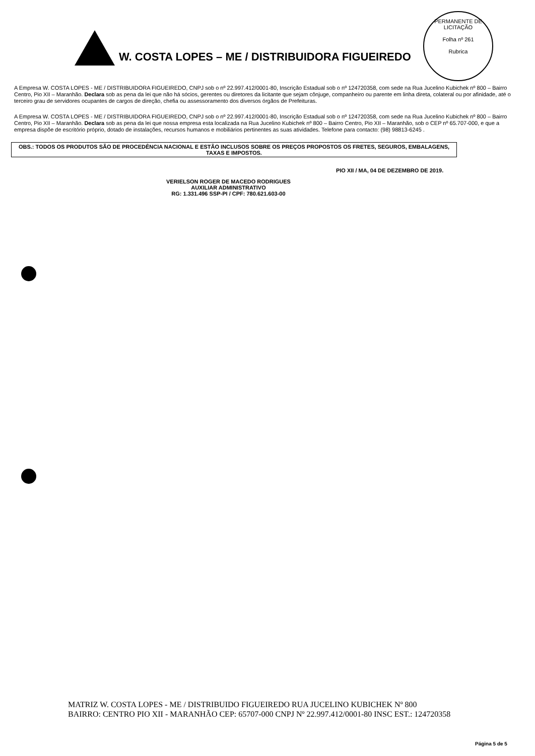PERMANENTE DE LICITAÇÃO
Folha nº 261
Rubrica
W. COSTA LOPES – ME / DISTRIBUIDORA FIGUEIREDO
A Empresa W. COSTA LOPES - ME / DISTRIBUIDORA FIGUEIREDO, CNPJ sob o nº 22.997.412/0001-80, Inscrição Estadual sob o nº 124720358, com sede na Rua Jucelino Kubichek nº 800 – Bairro Centro, Pio XII – Maranhão. Declara sob as pena da lei que não há sócios, gerentes ou diretores da licitante que sejam cônjuge, companheiro ou parente em linha direta, colateral ou por afinidade, até o terceiro grau de servidores ocupantes de cargos de direção, chefia ou assessoramento dos diversos órgãos de Prefeituras.
A Empresa W. COSTA LOPES - ME / DISTRIBUIDORA FIGUEIREDO, CNPJ sob o nº 22.997.412/0001-80, Inscrição Estadual sob o nº 124720358, com sede na Rua Jucelino Kubichek nº 800 – Bairro Centro, Pio XII – Maranhão. Declara sob as pena da lei que nossa empresa esta localizada na Rua Jucelino Kubichek nº 800 – Bairro Centro, Pio XII – Maranhão, sob o CEP nº 65.707-000, e que a empresa dispõe de escritório próprio, dotado de instalações, recursos humanos e mobiliários pertinentes as suas atividades. Telefone para contacto: (98) 98813-6245 .
OBS.: TODOS OS PRODUTOS SÃO DE PROCEDÊNCIA NACIONAL E ESTÃO INCLUSOS SOBRE OS PREÇOS PROPOSTOS OS FRETES, SEGUROS, EMBALAGENS, TAXAS E IMPOSTOS.
VERIELSON ROGER DE MACEDO RODRIGUES
AUXILIAR ADMINISTRATIVO
RG: 1.331.496 SSP-PI / CPF: 780.621.603-00
PIO XII / MA, 04 DE DEZEMBRO DE 2019.
MATRIZ W. COSTA LOPES - ME / DISTRIBUIDO FIGUEIREDO RUA JUCELINO KUBICHEK Nº 800 BAIRRO: CENTRO PIO XII - MARANHÃO CEP: 65707-000 CNPJ Nº 22.997.412/0001-80 INSC EST.: 124720358
Página 5 de 5